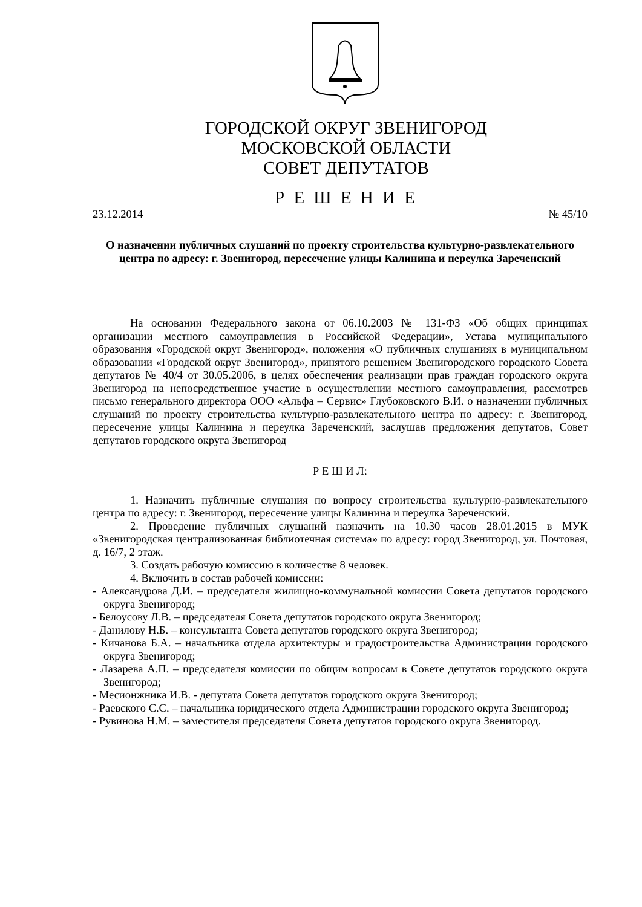ГОРОДСКОЙ ОКРУГ ЗВЕНИГОРОД
МОСКОВСКОЙ ОБЛАСТИ
СОВЕТ ДЕПУТАТОВ
Р Е Ш Е Н И Е
23.12.2014 № 45/10
О назначении публичных слушаний по проекту строительства культурно-развлекательного центра по адресу: г. Звенигород, пересечение улицы Калинина и переулка Зареченский
На основании Федерального закона от 06.10.2003 № 131-ФЗ «Об общих принципах организации местного самоуправления в Российской Федерации», Устава муниципального образования «Городской округ Звенигород», положения «О публичных слушаниях в муниципальном образовании «Городской округ Звенигород», принятого решением Звенигородского городского Совета депутатов № 40/4 от 30.05.2006, в целях обеспечения реализации прав граждан городского округа Звенигород на непосредственное участие в осуществлении местного самоуправления, рассмотрев письмо генерального директора ООО «Альфа – Сервис» Глубоковского В.И. о назначении публичных слушаний по проекту строительства культурно-развлекательного центра по адресу: г. Звенигород, пересечение улицы Калинина и переулка Зареченский, заслушав предложения депутатов, Совет депутатов городского округа Звенигород
Р Е Ш И Л:
1. Назначить публичные слушания по вопросу строительства культурно-развлекательного центра по адресу: г. Звенигород, пересечение улицы Калинина и переулка Зареченский.
2. Проведение публичных слушаний назначить на 10.30 часов 28.01.2015 в МУК «Звенигородская централизованная библиотечная система» по адресу: город Звенигород, ул. Почтовая, д. 16/7, 2 этаж.
3. Создать рабочую комиссию в количестве 8 человек.
4. Включить в состав рабочей комиссии:
- Александрова Д.И. – председателя жилищно-коммунальной комиссии Совета депутатов городского округа Звенигород;
- Белоусову Л.В. – председателя Совета депутатов городского округа Звенигород;
- Данилову Н.Б. – консультанта Совета депутатов городского округа Звенигород;
- Кичанова Б.А. – начальника отдела архитектуры и градостроительства Администрации городского округа Звенигород;
- Лазарева А.П. – председателя комиссии по общим вопросам в Совете депутатов городского округа Звенигород;
- Месионжника И.В. - депутата Совета депутатов городского округа Звенигород;
- Раевского С.С. – начальника юридического отдела Администрации городского округа Звенигород;
- Рувинова Н.М. – заместителя председателя Совета депутатов городского округа Звенигород.